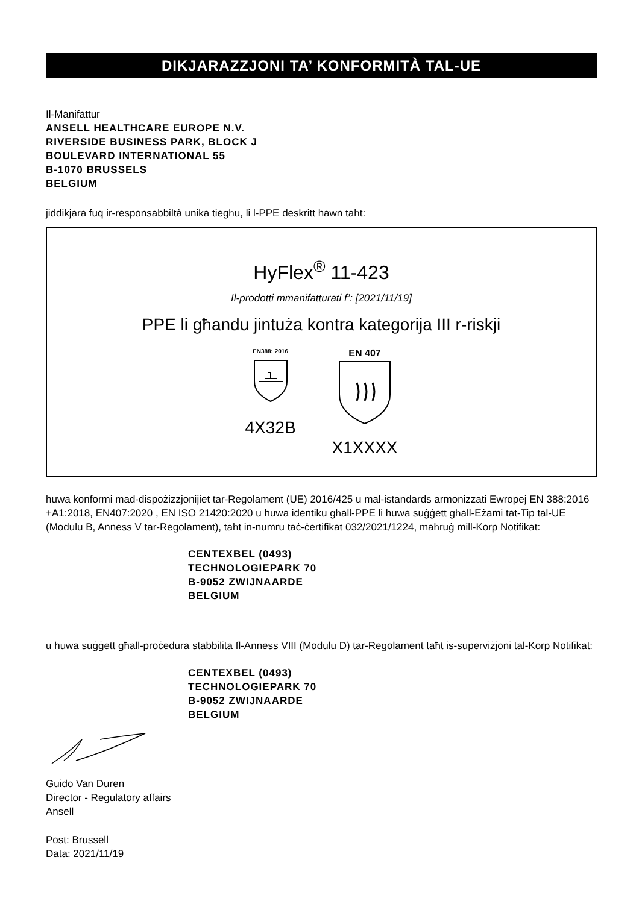DIKJARAZZJONI TA’ KONFORMITÀ TAL-UE
Il-Manifattur
ANSELL HEALTHCARE EUROPE N.V.
RIVERSIDE BUSINESS PARK, BLOCK J
BOULEVARD INTERNATIONAL 55
B-1070 BRUSSELS
BELGIUM
jiddikjara fuq ir-responsabbiltà unika tiegħu, li l-PPE deskritt hawn taħt:
HyFlex<sup>®</sup> 11-423
Il-prodotti mmanifatturati f’: [2021/11/19]
PPE li għandu jintuża kontra kategorija III r-riskji
EN388: 2016
4X32B
EN 407
X1XXXX
huwa konformi mad-dispożizzjonijiet tar-Regolament (UE) 2016/425 u mal-istandards armonizzati Ewropej EN 388:2016 +A1:2018, EN407:2020 , EN ISO 21420:2020 u huwa identiku għall-PPE li huwa suġġett għall-Eżami tat-Tip tal-UE (Modulu B, Anness V tar-Regolament), taħt in-numru taċ-ċertifikat 032/2021/1224, maħruġ mill-Korp Notifikat:
CENTEXBEL (0493)
TECHNOLOGIEPARK 70
B-9052 ZWIJNAARDE
BELGIUM
u huwa suġġett għall-proċedura stabbilita fl-Anness VIII (Modulu D) tar-Regolament taħt is-superviżjoni tal-Korp Notifikat:
CENTEXBEL (0493)
TECHNOLOGIEPARK 70
B-9052 ZWIJNAARDE
BELGIUM
Guido Van Duren
Director - Regulatory affairs
Ansell
Post: Brussell
Data: 2021/11/19